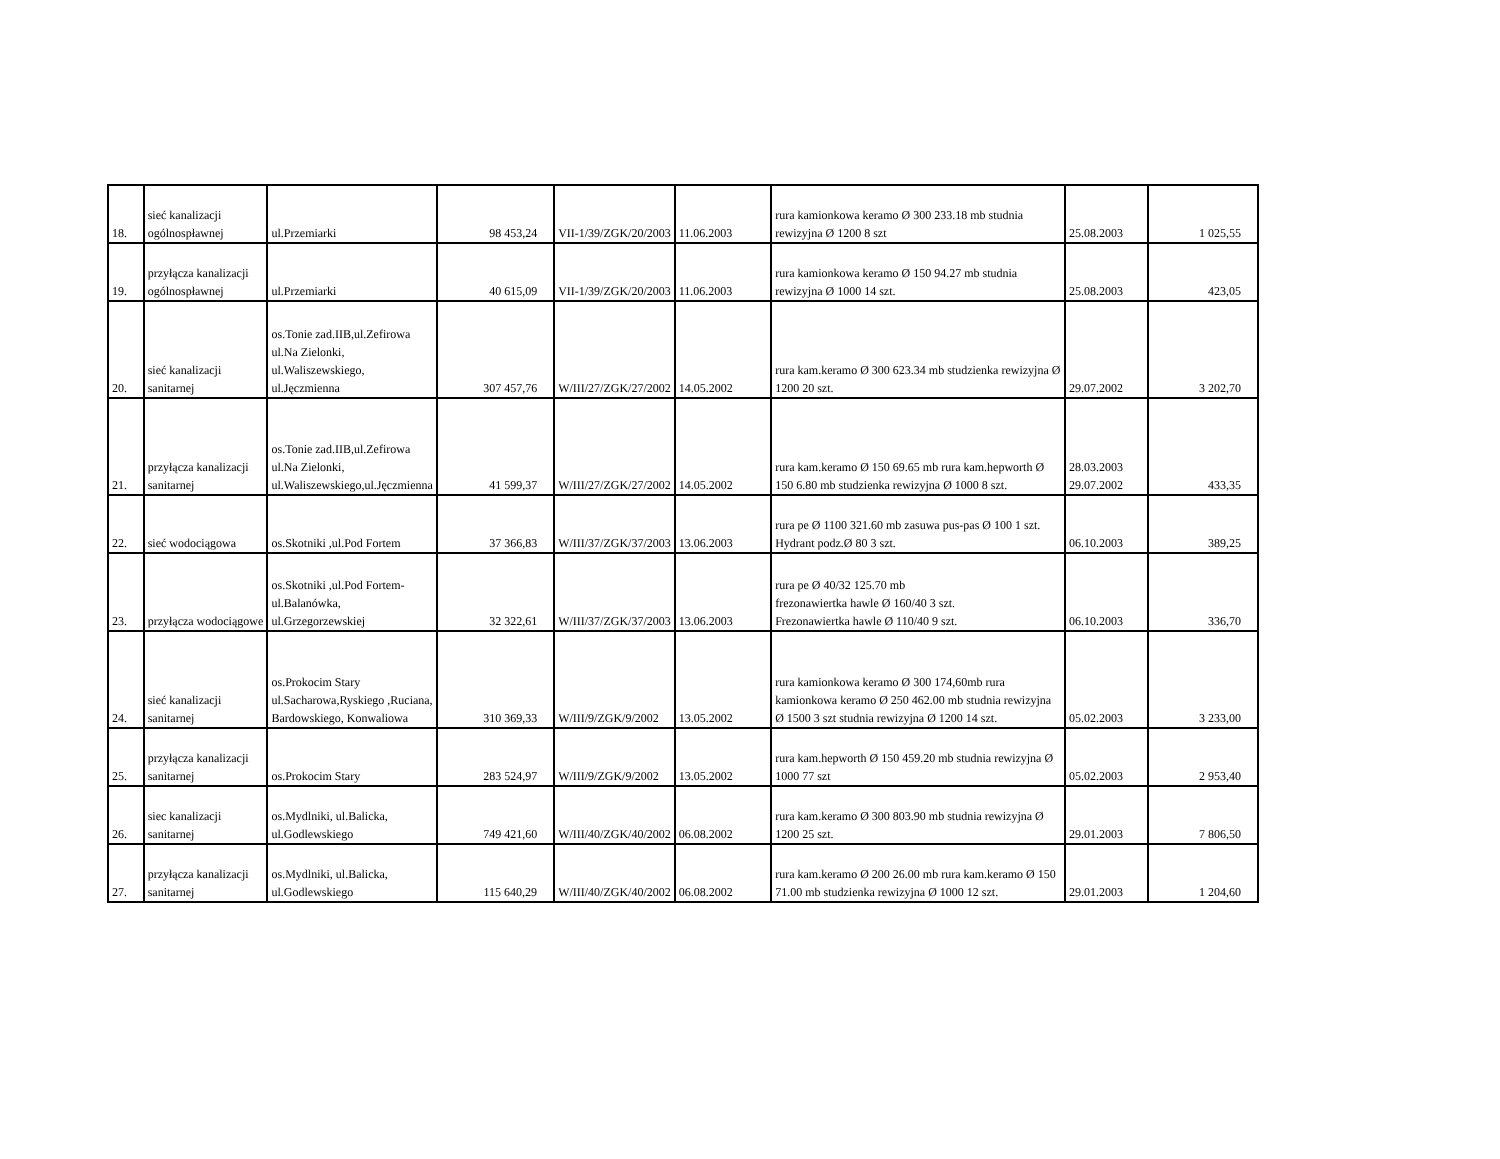| 18. | sieć kanalizacji ogólnospławnej | ul.Przemiarki | 98 453,24 | VII-1/39/ZGK/20/2003 | 11.06.2003 | rura kamionkowa keramo Ø 300 233.18 mb studnia rewizyjna Ø 1200 8 szt | 25.08.2003 | 1 025,55 |
| 19. | przyłącza kanalizacji ogólnospławnej | ul.Przemiarki | 40 615,09 | VII-1/39/ZGK/20/2003 | 11.06.2003 | rura kamionkowa keramo Ø 150 94.27 mb studnia rewizyjna Ø 1000 14 szt. | 25.08.2003 | 423,05 |
| 20. | sieć kanalizacji sanitarnej | os.Tonie zad.IIB,ul.Zefirowa ul.Na Zielonki, ul.Waliszewskiego, ul.Jęczmienna | 307 457,76 | W/III/27/ZGK/27/2002 | 14.05.2002 | rura kam.keramo Ø 300 623.34 mb studzienka rewizyjna Ø 1200 20 szt. | 29.07.2002 | 3 202,70 |
| 21. | przyłącza kanalizacji sanitarnej | os.Tonie zad.IIB,ul.Zefirowa ul.Na Zielonki, ul.Waliszewskiego,ul.Jęczmienna | 41 599,37 | W/III/27/ZGK/27/2002 | 14.05.2002 | rura kam.keramo Ø 150 69.65 mb rura kam.hepworth Ø 150 6.80 mb studzienka rewizyjna Ø 1000 8 szt. | 28.03.2003 29.07.2002 | 433,35 |
| 22. | sieć wodociągowa | os.Skotniki ,ul.Pod Fortem | 37 366,83 | W/III/37/ZGK/37/2003 | 13.06.2003 | rura pe Ø 1100 321.60 mb zasuwa pus-pas Ø 100 1 szt. Hydrant podz.Ø 80 3 szt. | 06.10.2003 | 389,25 |
| 23. | przyłącza wodociągowe | os.Skotniki ,ul.Pod Fortem-ul.Balanówka, ul.Grzegorzewskiej | 32 322,61 | W/III/37/ZGK/37/2003 | 13.06.2003 | rura pe Ø 40/32 125.70 mb frezonawiertka hawle Ø 160/40 3 szt. Frezonawiertka hawle Ø 110/40 9 szt. | 06.10.2003 | 336,70 |
| 24. | sieć kanalizacji sanitarnej | os.Prokocim Stary ul.Sacharowa,Ryskiego ,Ruciana, Bardowskiego, Konwaliowa | 310 369,33 | W/III/9/ZGK/9/2002 | 13.05.2002 | rura kamionkowa keramo Ø 300 174,60mb rura kamionkowa keramo Ø 250 462.00 mb studnia rewizyjna Ø 1500 3 szt studnia rewizyjna Ø 1200 14 szt. | 05.02.2003 | 3 233,00 |
| 25. | przyłącza kanalizacji sanitarnej | os.Prokocim Stary | 283 524,97 | W/III/9/ZGK/9/2002 | 13.05.2002 | rura kam.hepworth Ø 150 459.20 mb studnia rewizyjna Ø 1000 77 szt | 05.02.2003 | 2 953,40 |
| 26. | siec kanalizacji sanitarnej | os.Mydlniki, ul.Balicka, ul.Godlewskiego | 749 421,60 | W/III/40/ZGK/40/2002 | 06.08.2002 | rura kam.keramo Ø 300 803.90 mb studnia rewizyjna Ø 1200 25 szt. | 29.01.2003 | 7 806,50 |
| 27. | przyłącza kanalizacji sanitarnej | os.Mydlniki, ul.Balicka, ul.Godlewskiego | 115 640,29 | W/III/40/ZGK/40/2002 | 06.08.2002 | rura kam.keramo Ø 200 26.00 mb rura kam.keramo Ø 150 71.00 mb studzienka rewizyjna Ø 1000 12 szt. | 29.01.2003 | 1 204,60 |